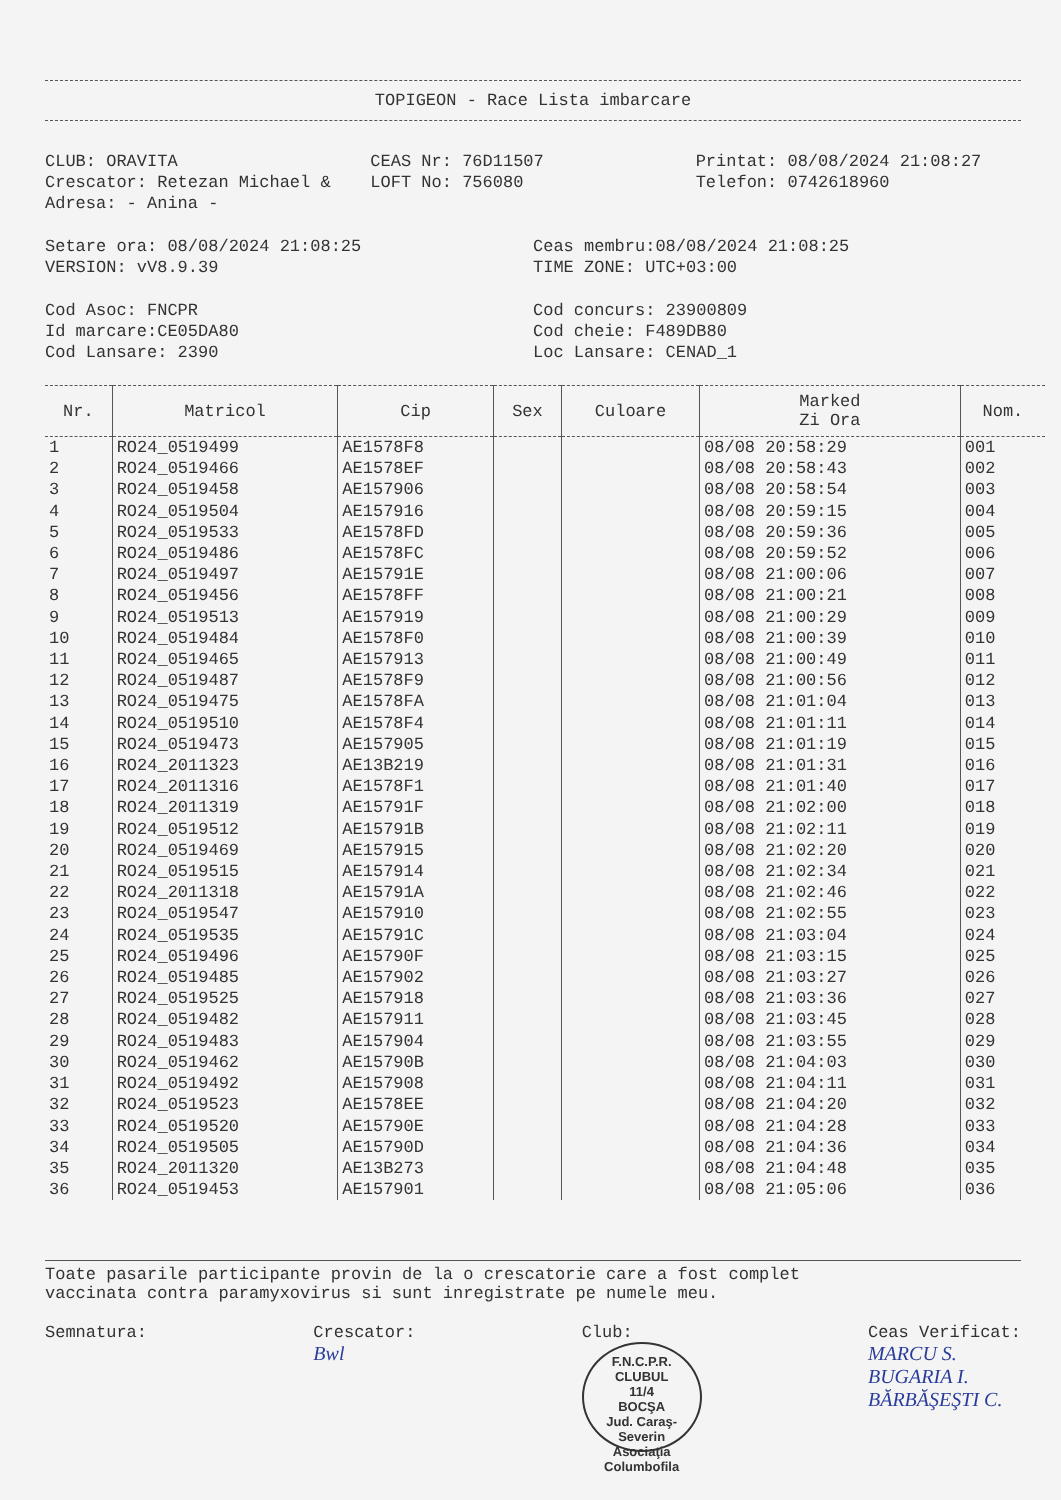TOPIGEON - Race Lista imbarcare
CLUB: ORAVITA
Crescator: Retezan Michael &
Adresa: - Anina -
CEAS Nr: 76D11507
LOFT No: 756080
Printat: 08/08/2024 21:08:27
Telefon: 0742618960
Setare ora: 08/08/2024 21:08:25
VERSION: vV8.9.39
Ceas membru:08/08/2024 21:08:25
TIME ZONE: UTC+03:00
Cod Asoc: FNCPR
Id marcare:CE05DA80
Cod Lansare: 2390
Cod concurs: 23900809
Cod cheie: F489DB80
Loc Lansare: CENAD_1
| Nr. | Matricol | Cip | Sex | Culoare | Marked Zi Ora | Nom. |
| --- | --- | --- | --- | --- | --- | --- |
| 1 | RO24_0519499 | AE1578F8 | | | 08/08 20:58:29 | 001 |
| 2 | RO24_0519466 | AE1578EF | | | 08/08 20:58:43 | 002 |
| 3 | RO24_0519458 | AE157906 | | | 08/08 20:58:54 | 003 |
| 4 | RO24_0519504 | AE157916 | | | 08/08 20:59:15 | 004 |
| 5 | RO24_0519533 | AE1578FD | | | 08/08 20:59:36 | 005 |
| 6 | RO24_0519486 | AE1578FC | | | 08/08 20:59:52 | 006 |
| 7 | RO24_0519497 | AE15791E | | | 08/08 21:00:06 | 007 |
| 8 | RO24_0519456 | AE1578FF | | | 08/08 21:00:21 | 008 |
| 9 | RO24_0519513 | AE157919 | | | 08/08 21:00:29 | 009 |
| 10 | RO24_0519484 | AE1578F0 | | | 08/08 21:00:39 | 010 |
| 11 | RO24_0519465 | AE157913 | | | 08/08 21:00:49 | 011 |
| 12 | RO24_0519487 | AE1578F9 | | | 08/08 21:00:56 | 012 |
| 13 | RO24_0519475 | AE1578FA | | | 08/08 21:01:04 | 013 |
| 14 | RO24_0519510 | AE1578F4 | | | 08/08 21:01:11 | 014 |
| 15 | RO24_0519473 | AE157905 | | | 08/08 21:01:19 | 015 |
| 16 | RO24_2011323 | AE13B219 | | | 08/08 21:01:31 | 016 |
| 17 | RO24_2011316 | AE1578F1 | | | 08/08 21:01:40 | 017 |
| 18 | RO24_2011319 | AE15791F | | | 08/08 21:02:00 | 018 |
| 19 | RO24_0519512 | AE15791B | | | 08/08 21:02:11 | 019 |
| 20 | RO24_0519469 | AE157915 | | | 08/08 21:02:20 | 020 |
| 21 | RO24_0519515 | AE157914 | | | 08/08 21:02:34 | 021 |
| 22 | RO24_2011318 | AE15791A | | | 08/08 21:02:46 | 022 |
| 23 | RO24_0519547 | AE157910 | | | 08/08 21:02:55 | 023 |
| 24 | RO24_0519535 | AE15791C | | | 08/08 21:03:04 | 024 |
| 25 | RO24_0519496 | AE15790F | | | 08/08 21:03:15 | 025 |
| 26 | RO24_0519485 | AE157902 | | | 08/08 21:03:27 | 026 |
| 27 | RO24_0519525 | AE157918 | | | 08/08 21:03:36 | 027 |
| 28 | RO24_0519482 | AE157911 | | | 08/08 21:03:45 | 028 |
| 29 | RO24_0519483 | AE157904 | | | 08/08 21:03:55 | 029 |
| 30 | RO24_0519462 | AE15790B | | | 08/08 21:04:03 | 030 |
| 31 | RO24_0519492 | AE157908 | | | 08/08 21:04:11 | 031 |
| 32 | RO24_0519523 | AE1578EE | | | 08/08 21:04:20 | 032 |
| 33 | RO24_0519520 | AE15790E | | | 08/08 21:04:28 | 033 |
| 34 | RO24_0519505 | AE15790D | | | 08/08 21:04:36 | 034 |
| 35 | RO24_2011320 | AE13B273 | | | 08/08 21:04:48 | 035 |
| 36 | RO24_0519453 | AE157901 | | | 08/08 21:05:06 | 036 |
Toate pasarile participante provin de la o crescatorie care a fost complet
vaccinata contra paramyxovirus si sunt inregistrate pe numele meu.
Semnatura: Crescator:
Bwl
Club:
F.N.C.P.R.
CLUBUL
11/4
BOCŞA
Jud. Caraş-Severin
Asociaţia Columbofila
Ceas Verificat:
MARCU S.
BUGARIA I.
BĂRBĂŞEŞTI C.